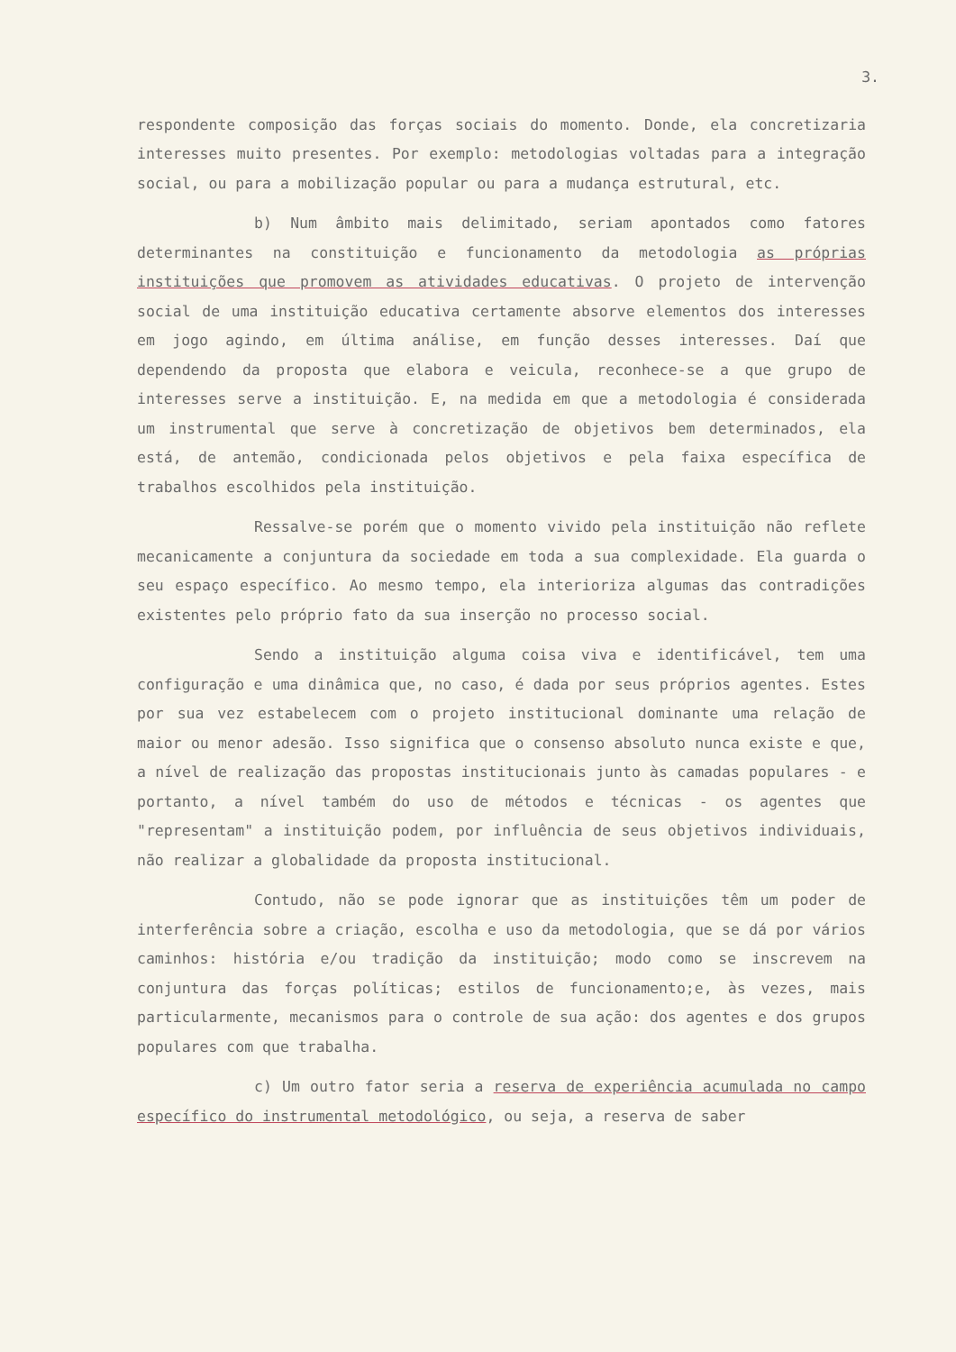3.
respondente composição das forças sociais do momento. Donde, ela concretizaria interesses muito presentes. Por exemplo: metodologias voltadas para a integração social, ou para a mobilização popular ou para a mudança estrutural, etc.
b) Num âmbito mais delimitado, seriam apontados como fatores determinantes na constituição e funcionamento da metodologia as próprias instituições que promovem as atividades educativas. O projeto de intervenção social de uma instituição educativa certamente absorve elementos dos interesses em jogo agindo, em última análise, em função desses interesses. Daí que dependendo da proposta que elabora e veicula, reconhece-se a que grupo de interesses serve a instituição. E, na medida em que a metodologia é considerada um instrumental que serve à concretização de objetivos bem determinados, ela está, de antemão, condicionada pelos objetivos e pela faixa específica de trabalhos escolhidos pela instituição.
Ressalve-se porém que o momento vivido pela instituição não reflete mecanicamente a conjuntura da sociedade em toda a sua complexidade. Ela guarda o seu espaço específico. Ao mesmo tempo, ela interioriza algumas das contradições existentes pelo próprio fato da sua inserção no processo social.
Sendo a instituição alguma coisa viva e identificável, tem uma configuração e uma dinâmica que, no caso, é dada por seus próprios agentes. Estes por sua vez estabelecem com o projeto institucional dominante uma relação de maior ou menor adesão. Isso significa que o consenso absoluto nunca existe e que, a nível de realização das propostas institucionais junto às camadas populares - e portanto, a nível também do uso de métodos e técnicas - os agentes que "representam" a instituição podem, por influência de seus objetivos individuais, não realizar a globalidade da proposta institucional.
Contudo, não se pode ignorar que as instituições têm um poder de interferência sobre a criação, escolha e uso da metodologia, que se dá por vários caminhos: história e/ou tradição da instituição; modo como se inscrevem na conjuntura das forças políticas; estilos de funcionamento;e, às vezes, mais particularmente, mecanismos para o controle de sua ação: dos agentes e dos grupos populares com que trabalha.
c) Um outro fator seria a reserva de experiência acumulada no campo específico do instrumental metodológico, ou seja, a reserva de saber